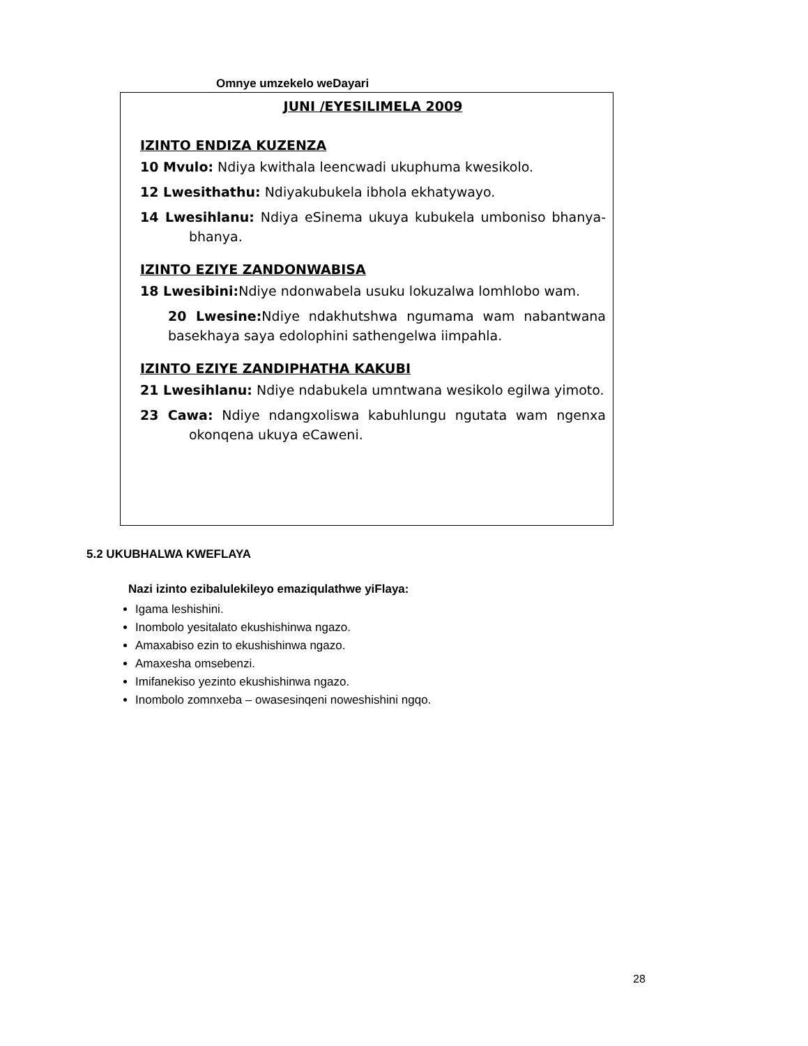Omnye umzekelo weDayari
JUNI /EYESILIMELA 2009
IZINTO ENDIZA KUZENZA
10 Mvulo: Ndiya kwithala leencwadi ukuphuma kwesikolo.
12 Lwesithathu: Ndiyakubukela ibhola ekhatywayo.
14 Lwesihlanu: Ndiya eSinema ukuya kubukela umboniso bhanya-bhanya.
IZINTO EZIYE ZANDONWABISA
18 Lwesibini: Ndiye ndonwabela usuku lokuzalwa lomhlobo wam.
20 Lwesine: Ndiye ndakhutshwa ngumama wam nabantwana basekhaya saya edolophini sathengelwa iimpahla.
IZINTO EZIYE ZANDIPHATHA KAKUBI
21 Lwesihlanu: Ndiye ndabukela umntwana wesikolo egilwa yimoto.
23 Cawa: Ndiye ndangxoliswa kabuhlungu ngutata wam ngenxa okonqena ukuya eCaweni.
5.2 UKUBHALWA KWEFLAYA
Nazi izinto ezibalulekileyo emaziqulathwe yiFlaya:
Igama leshishini.
Inombolo yesitalato ekushishinwa ngazo.
Amaxabiso ezin to ekushishinwa ngazo.
Amaxesha omsebenzi.
Imifanekiso yezinto ekushishinwa ngazo.
Inombolo zomnxeba – owasesinqeni noweshishini ngqo.
28